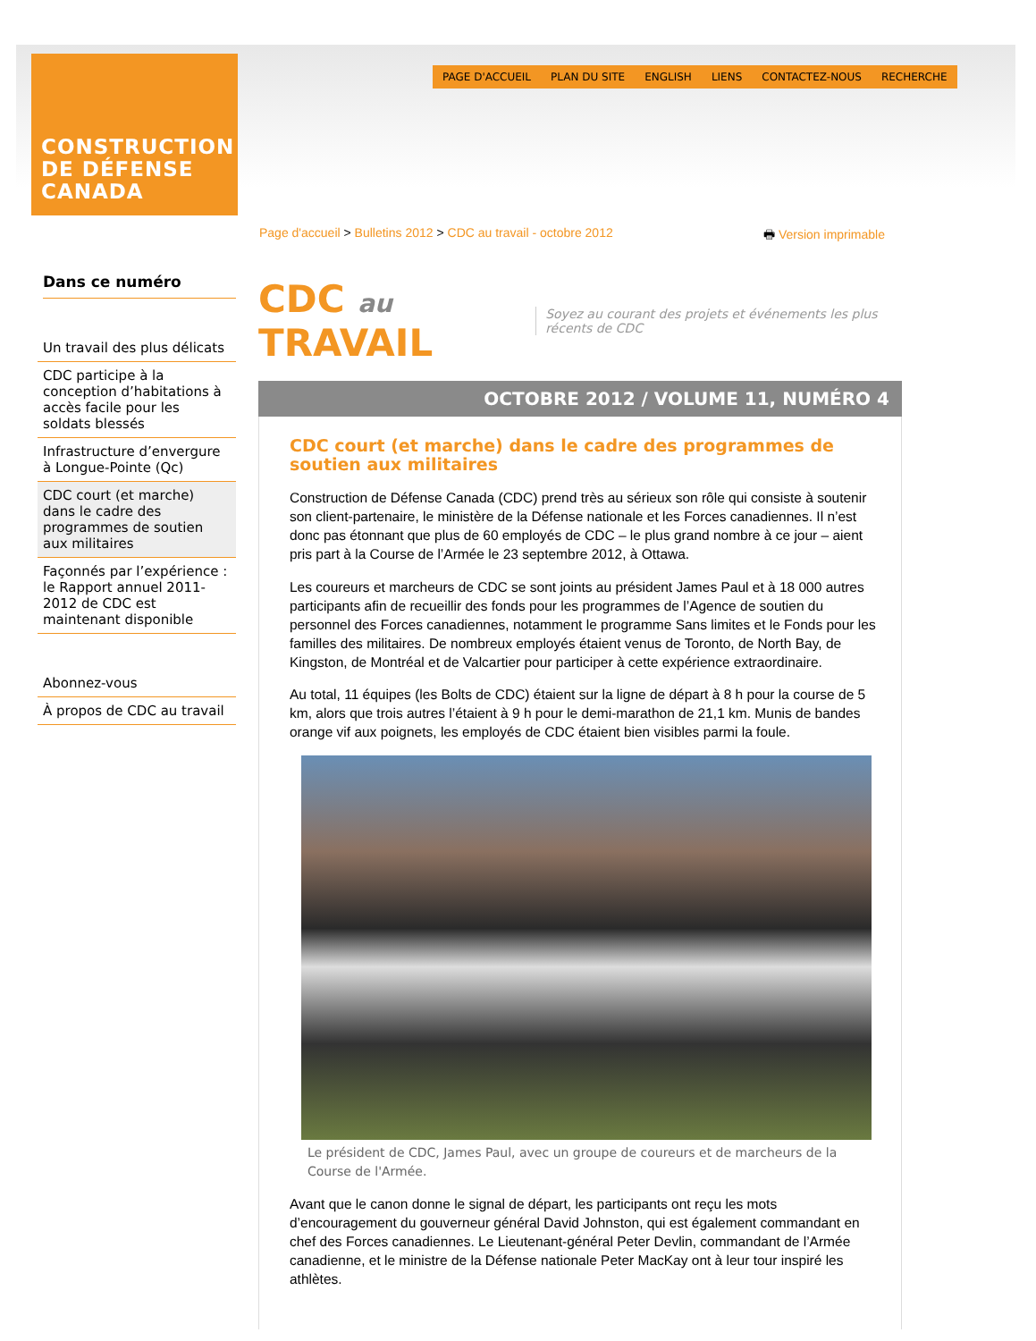CONSTRUCTION
DE DÉFENSE
CANADA
PAGE D'ACCUEIL PLAN DU SITE ENGLISH LIENS CONTACTEZ-NOUS RECHERCHE
Page d'accueil > Bulletins 2012 > CDC au travail - octobre 2012 🖶 Version imprimable
Dans ce numéro
Un travail des plus délicats
CDC participe à la conception d’habitations à accès facile pour les soldats blessés
Infrastructure d’envergure à Longue-Pointe (Qc)
CDC court (et marche) dans le cadre des programmes de soutien aux militaires
Façonnés par l’expérience : le Rapport annuel 2011-2012 de CDC est maintenant disponible
Abonnez-vous
À propos de CDC au travail
CDC au TRAVAIL Soyez au courant des projets et événements les plus récents de CDC
OCTOBRE 2012 / VOLUME 11, NUMÉRO 4
CDC court (et marche) dans le cadre des programmes de soutien aux militaires
Construction de Défense Canada (CDC) prend très au sérieux son rôle qui consiste à soutenir son client-partenaire, le ministère de la Défense nationale et les Forces canadiennes. Il n’est donc pas étonnant que plus de 60 employés de CDC – le plus grand nombre à ce jour – aient pris part à la Course de l’Armée le 23 septembre 2012, à Ottawa.
Les coureurs et marcheurs de CDC se sont joints au président James Paul et à 18 000 autres participants afin de recueillir des fonds pour les programmes de l’Agence de soutien du personnel des Forces canadiennes, notamment le programme Sans limites et le Fonds pour les familles des militaires. De nombreux employés étaient venus de Toronto, de North Bay, de Kingston, de Montréal et de Valcartier pour participer à cette expérience extraordinaire.
Au total, 11 équipes (les Bolts de CDC) étaient sur la ligne de départ à 8 h pour la course de 5 km, alors que trois autres l’étaient à 9 h pour le demi-marathon de 21,1 km. Munis de bandes orange vif aux poignets, les employés de CDC étaient bien visibles parmi la foule.
Le président de CDC, James Paul, avec un groupe de coureurs et de marcheurs de la Course de l'Armée.
Avant que le canon donne le signal de départ, les participants ont reçu les mots d’encouragement du gouverneur général David Johnston, qui est également commandant en chef des Forces canadiennes. Le Lieutenant-général Peter Devlin, commandant de l’Armée canadienne, et le ministre de la Défense nationale Peter MacKay ont à leur tour inspiré les athlètes.